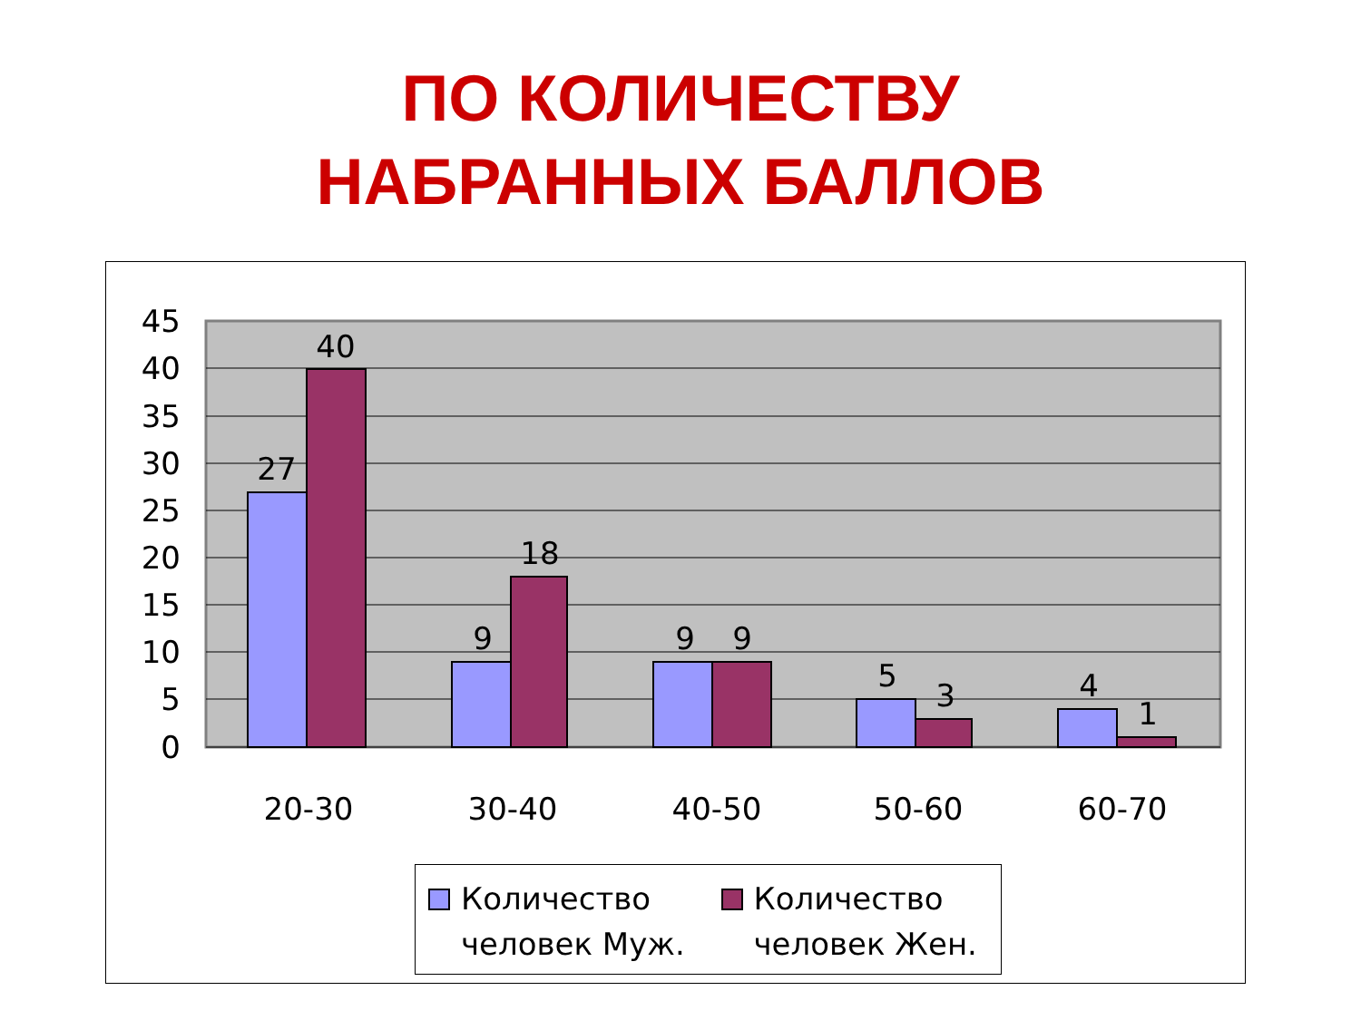ПО КОЛИЧЕСТВУ
НАБРАННЫХ БАЛЛОВ
45
40
35
30
25
20
15
10
5
0
27
40
9
18
9
9
5
3
4
1
20-30
30-40
40-50
50-60
60-70
Количество
человек Муж.
Количество
человек Жен.